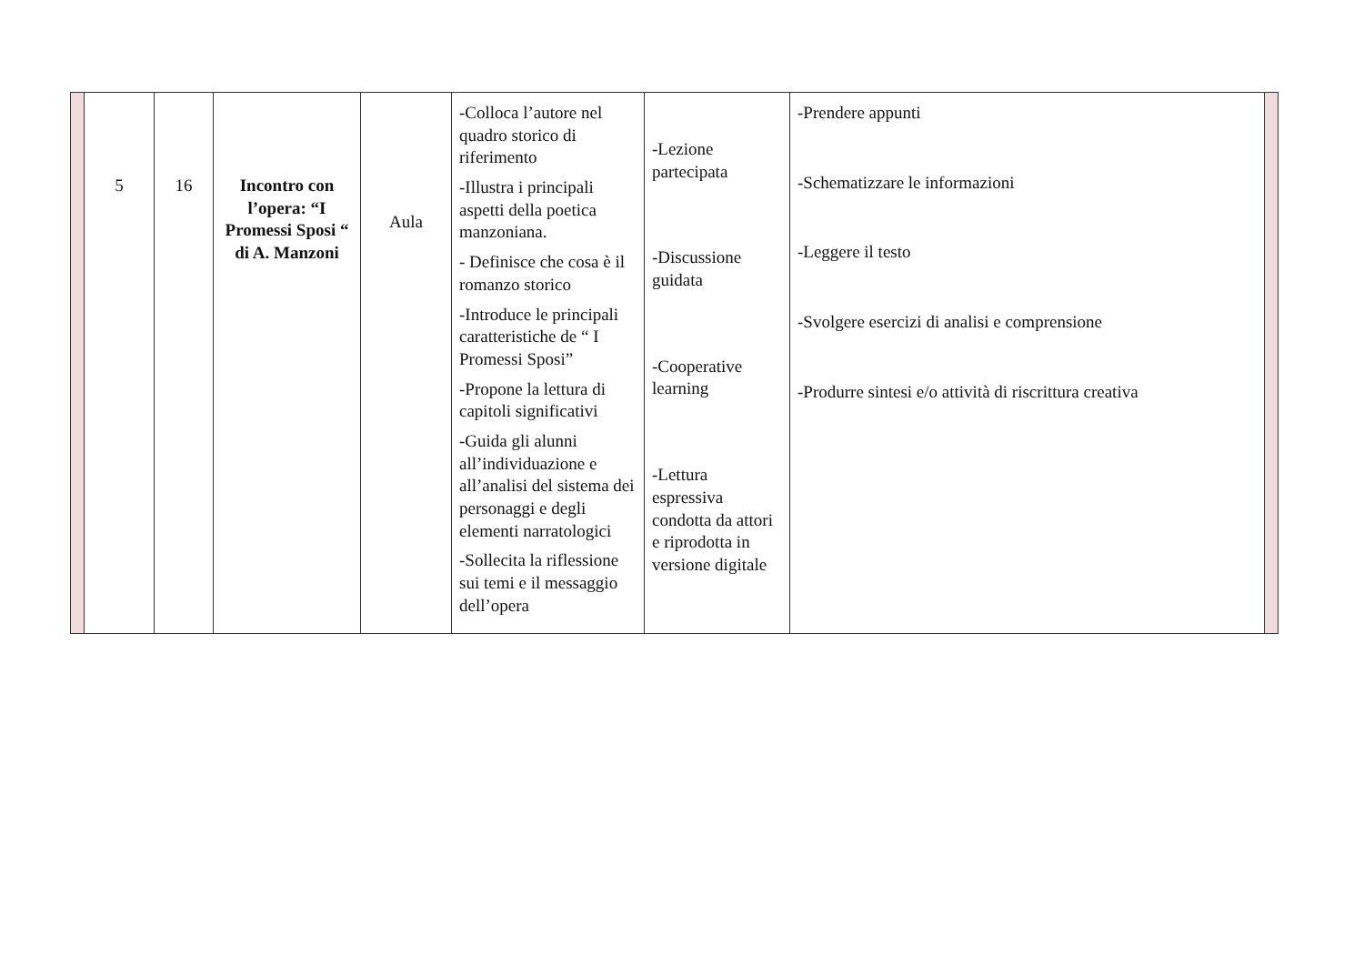| | 5 | 16 | Incontro con l’opera: “I Promessi Sposi “ di A. Manzoni | Aula | -Colloca l’autore nel quadro storico di riferimento -Illustra i principali aspetti della poetica manzoniana. - Definisce che cosa è il romanzo storico -Introduce le principali caratteristiche de “ I Promessi Sposi” -Propone la lettura di capitoli significativi -Guida gli alunni all’individuazione e all’analisi del sistema dei personaggi e degli elementi narratologici -Sollecita la riflessione sui temi e il messaggio dell’opera | -Lezione partecipata -Discussione guidata -Cooperative learning -Lettura espressiva condotta da attori e riprodotta in versione digitale | -Prendere appunti -Schematizzare le informazioni -Leggere il testo -Svolgere esercizi di analisi e comprensione -Produrre sintesi e/o attività di riscrittura creativa | |